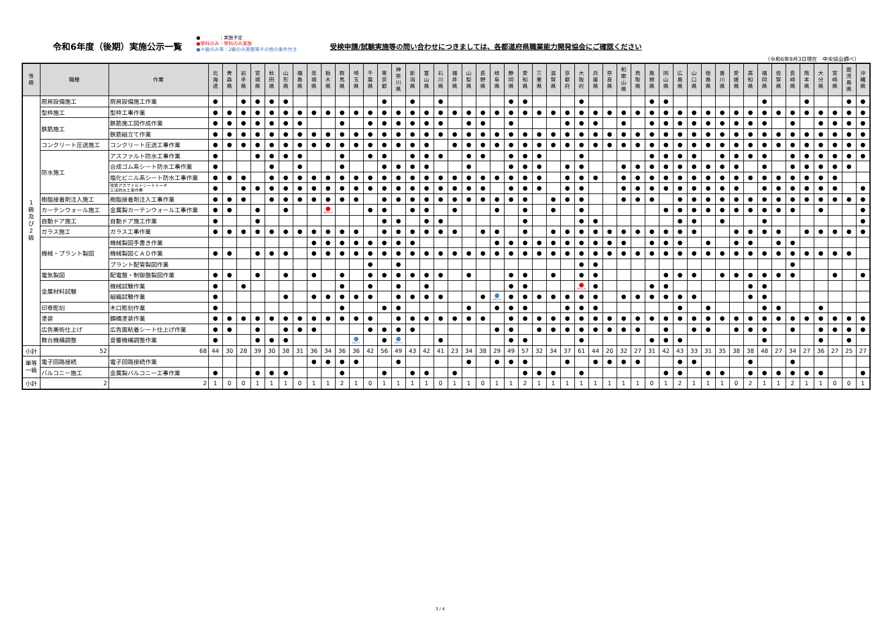令和6年度（後期）実施公示一覧
●　　　　：実施予定
●学科のみ：学科のみ実施
●＊級のみ等：2級のみ実施等その他の条件付き
受検申請/試験実施等の問い合わせにつきましては、各都道府県職業能力開発協会にご確認ください
（令和6年9月3日現在　中央協会調べ）
| 等 級 | 職種 | 作業 | 北 海 道 | 青 森 県 | 岩 手 県 | 宮 城 県 | 秋 田 県 | 山 形 県 | 福 島 県 | 茨 城 県 | 栃 木 県 | 群 馬 県 | 埼 玉 県 | 千 葉 県 | 東 京 都 | 神 奈 川 県 | 新 潟 県 | 富 山 県 | 石 川 県 | 福 井 県 | 山 梨 県 | 長 野 県 | 岐 阜 県 | 静 岡 県 | 愛 知 県 | 三 重 県 | 滋 賀 県 | 京 都 府 | 大 阪 府 | 兵 庫 県 | 奈 良 県 | 和 歌 山 県 | 鳥 取 県 | 島 根 県 | 岡 山 県 | 広 島 県 | 山 口 県 | 徳 島 県 | 香 川 県 | 愛 媛 県 | 高 知 県 | 福 岡 県 | 佐 賀 県 | 長 崎 県 | 熊 本 県 | 大 分 県 | 宮 崎 県 | 鹿 児 島 県 | 沖 縄 県 |
| --- | --- | --- | --- | --- | --- | --- | --- | --- | --- | --- | --- | --- | --- | --- | --- | --- | --- | --- | --- | --- | --- | --- | --- | --- | --- | --- | --- | --- | --- | --- | --- | --- | --- | --- | --- | --- | --- | --- | --- | --- | --- | --- | --- | --- | --- | --- | --- | --- | --- |
| 1 級 及 び 2 級 | 厨房設備施工 | 厨房設備施工作業 | ● | | ● | ● | ● | ● | | | | | | | ● | | ● | | ● | | | | | ● | ● | | | | ● | | | | | ● | ● | | | | | | | ● | | | ● | | | ● | ● |
| | 型枠施工 | 型枠工事作業 | ● | ● | ● | ● | ● | ● | ● | ● | ● | ● | ● | ● | ● | ● | ● | ● | ● | ● | ● | ● | ● | ● | ● | ● | ● | ● | ● | ● | ● | ● | ● | ● | ● | ● | ● | ● | ● | ● | ● | ● | ● | ● | ● | ● | ● | ● | ● |
| | 鉄筋施工 | 鉄筋施工図作成作業 | ● | ● | ● | ● | ● | ● | ● | | | ● | | ● | ● | ● | ● | ● | ● | | ● | ● | | ● | | | | ● | ● | ● | | ● | | ● | ● | ● | ● | ● | ● | ● | ● | ● | | ● | | ● | ● | ● | ● |
| | | 鉄筋組立て作業 | ● | ● | ● | ● | ● | ● | ● | ● | ● | ● | ● | ● | ● | ● | ● | ● | ● | ● | ● | ● | ● | ● | ● | ● | ● | ● | ● | ● | ● | ● | ● | ● | ● | ● | ● | ● | ● | ● | ● | ● | ● | ● | ● | ● | ● | ● | ● |
| | コンクリート圧送施工 | コンクリート圧送工事作業 | ● | ● | ● | ● | ● | ● | ● | ● | ● | ● | ● | ● | ● | ● | ● | ● | | ● | ● | ● | ● | ● | ● | ● | ● | ● | ● | ● | ● | ● | ● | ● | ● | ● | ● | ● | ● | ● | ● | ● | ● | ● | ● | ● | ● | ● | ● |
| | 防水施工 | アスファルト防水工事作業 | ● | | | ● | ● | ● | ● | | | ● | | ● | ● | | ● | ● | ● | | ● | ● | | ● | ● | ● | | | ● | | | | | ● | ● | ● | ● | | ● | ● | ● | ● | | ● | ● | ● | ● | ● | ● |
| | | 合成ゴム系シート防水工事作業 | ● | | | | ● | | ● | | | ● | | | ● | ● | ● | ● | | | ● | | | ● | ● | ● | | ● | ● | | | ● | ● | ● | ● | ● | ● | ● | ● | ● | | ● | | ● | ● | ● | ● | ● | |
| | | 塩化ビニル系シート防水工事作業 | ● | ● | ● | | ● | ● | ● | ● | ● | ● | ● | ● | ● | ● | ● | ● | ● | ● | ● | ● | ● | ● | ● | ● | | ● | ● | ● | | ● | ● | ● | ● | ● | ● | ● | ● | ● | ● | ● | ● | ● | ● | ● | ● | | |
| | | 改質アスファルトシートトーチ 工法防水工事作業 | ● | | ● | ● | ● | ● | ● | ● | ● | ● | ● | ● | ● | ● | ● | ● | ● | ● | ● | ● | | ● | ● | ● | | ● | ● | | | ● | ● | ● | ● | ● | ● | ● | ● | ● | | ● | ● | ● | ● | ● | ● | | ● |
| | 樹脂接着剤注入施工 | 樹脂接着剤注入工事作業 | ● | ● | ● | | ● | ● | ● | ● | ● | ● | ● | | ● | ● | ● | ● | ● | ● | ● | ● | ● | ● | ● | | ● | ● | ● | | | ● | ● | ● | | ● | ● | ● | ● | ● | ● | ● | ● | ● | ● | ● | ● | ● | ● |
| | カーテンウォール施工 | 金属製カーテンウォール工事作業 | ● | ● | | ● | | ● | | | ● 学科のみ | | | ● | ● | | ● | ● | | ● | | | ● | | ● | | ● | | ● | | | | | | ● | ● | ● | ● | ● | ● | ● | ● | ● | ● | | ● | | | ● |
| | 自動ドア施工 | 自動ドア施工作業 | ● | | | ● | | | | | | | | | ● | ● | | ● | ● | | | | | | ● | | | | ● | ● | | | | | | ● | ● | | ● | | | ● | | | | | | | ● |
| | ガラス施工 | ガラス工事作業 | ● | ● | ● | ● | ● | ● | ● | ● | ● | ● | ● | | ● | ● | ● | ● | ● | ● | | ● | ● | | ● | | ● | ● | ● | ● | ● | ● | ● | ● | ● | ● | ● | | | ● | ● | ● | ● | | ● | ● | ● | ● | ● |
| | 機械・プラント製図 | 機械製図手書き作業 | | | | | | | | ● | ● | ● | ● | ● | ● | ● | ● | | | | | | ● | ● | ● | ● | ● | ● | ● | ● | ● | ● | | ● | ● | ● | | ● | | ● | ● | | ● | ● | | | | | |
| | | 機械製図ＣＡＤ作業 | ● | ● | | ● | ● | ● | | ● | ● | ● | ● | ● | ● | ● | ● | ● | ● | ● | ● | ● | ● | ● | ● | ● | ● | ● | ● | ● | ● | ● | ● | ● | ● | ● | ● | ● | ● | ● | ● | ● | ● | ● | ● | ● | ● | ● | |
| | | プラント配管製図作業 | | | | | | | | | | | | ● | | ● | | | | | | | | | | | | | ● | ● | | | | | | | | | | | | | | ● | | | | | |
| | 電気製図 | 配電盤・制御盤製図作業 | ● | ● | | ● | | ● | | ● | | ● | | ● | ● | ● | ● | ● | ● | | ● | | | ● | ● | | ● | | ● | ● | | | | | ● | ● | ● | | ● | ● | ● | ● | ● | ● | | | ● | | ● |
| | 金属材料試験 | 機械試験作業 | ● | | ● | | | | | | | ● | | ● | | ● | | ● | | | | | | ● | ● | | | | ● 学科のみ | ● | | | | ● | ● | | | | | | ● | ● | | | | | | | |
| | | 組織試験作業 | ● | | | | | ● | | ● | ● | ● | ● | ● | | ● | ● | ● | ● | | | ● | ● 2級のみ | ● | ● | ● | ● | ● | ● | ● | | ● | ● | ● | ● | ● | ● | | | | ● | ● | | | | | | | |
| | 印章彫刻 | 木口彫刻作業 | ● | | | | | | | | | ● | | | ● | ● | | | | | ● | | ● | ● | ● | | | ● | ● | ● | | | | | | ● | | ● | | | | ● | ● | | | ● | | | |
| | 塗装 | 鋼橋塗装作業 | ● | ● | ● | ● | ● | ● | ● | ● | ● | ● | ● | ● | | ● | ● | ● | ● | ● | ● | ● | | ● | ● | ● | ● | ● | ● | ● | ● | ● | ● | ● | ● | ● | ● | ● | ● | ● | ● | ● | ● | ● | ● | ● | ● | ● | ● |
| | 広告美術仕上げ | 広告面粘着シート仕上げ作業 | ● | ● | | ● | | ● | ● | ● | | | | ● | ● | ● | ● | | | | | | ● | ● | | ● | ● | ● | ● | ● | ● | ● | ● | | ● | | ● | ● | | ● | ● | ● | | ● | | ● | ● | ● | ● |
| | 舞台機構調整 | 音響機構調整作業 | ● | | | ● | ● | ● | | | | | ● 2級のみ | | ● | ● 2級のみ | | | ● | | | | | ● | ● | | | | ● | | | | | ● | ● | ● | | | | | | ● | | | | ● | | ● | |
| 小計 | 52 | 68 | 44 | 30 | 28 | 39 | 30 | 38 | 31 | 36 | 34 | 36 | 36 | 42 | 56 | 49 | 43 | 42 | 41 | 23 | 34 | 38 | 29 | 49 | 57 | 32 | 34 | 37 | 61 | 44 | 20 | 32 | 27 | 31 | 42 | 43 | 33 | 31 | 35 | 38 | 38 | 48 | 27 | 34 | 27 | 36 | 27 | 25 | 27 |
| 単等 一級 | 電子回路接続 | 電子回路接続作業 | | | | | | | | ● | ● | ● | ● | | | ● | | | | | ● | | ● | ● | ● | | | ● | | ● | ● | ● | ● | | | ● | ● | | | | ● | | | ● | | | | | |
| | バルコニー施工 | 金属製バルコニー工事作業 | ● | | | ● | ● | ● | | | | ● | | | ● | | ● | ● | | ● | | | | | ● | ● | ● | | ● | | | | | | ● | ● | | ● | ● | | ● | ● | ● | ● | ● | ● | | | ● |
| 小計 | 2 | 2 | 1 | 0 | 0 | 1 | 1 | 1 | 0 | 1 | 1 | 2 | 1 | 0 | 1 | 1 | 1 | 1 | 0 | 1 | 1 | 0 | 1 | 1 | 2 | 1 | 1 | 1 | 1 | 1 | 1 | 1 | 1 | 0 | 1 | 2 | 1 | 1 | 1 | 0 | 2 | 1 | 1 | 2 | 1 | 1 | 0 | 0 | 1 |
3 / 4